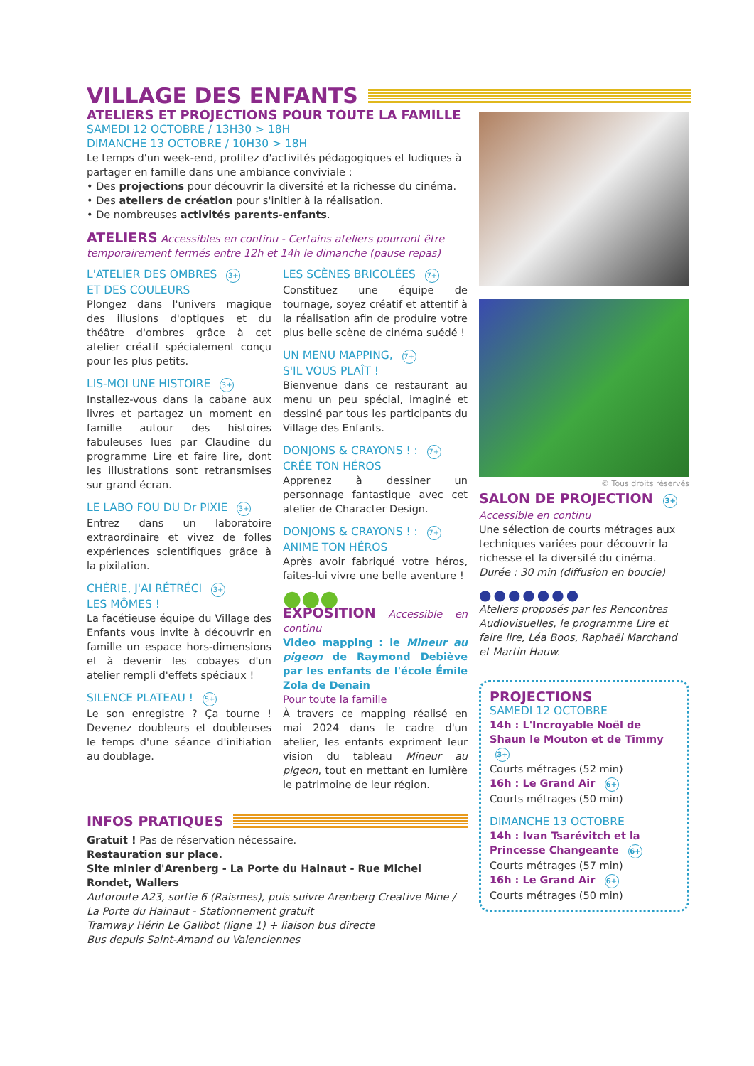VILLAGE DES ENFANTS
ATELIERS ET PROJECTIONS POUR TOUTE LA FAMILLE
SAMEDI 12 OCTOBRE / 13H30 > 18H
DIMANCHE 13 OCTOBRE / 10H30 > 18H
Le temps d'un week-end, profitez d'activités pédagogiques et ludiques à partager en famille dans une ambiance conviviale :
• Des projections pour découvrir la diversité et la richesse du cinéma.
• Des ateliers de création pour s'initier à la réalisation.
• De nombreuses activités parents-enfants.
ATELIERS Accessibles en continu - Certains ateliers pourront être temporairement fermés entre 12h et 14h le dimanche (pause repas)
L'ATELIER DES OMBRES 3+
ET DES COULEURS
Plongez dans l'univers magique des illusions d'optiques et du théâtre d'ombres grâce à cet atelier créatif spécialement conçu pour les plus petits.
LIS-MOI UNE HISTOIRE 3+
Installez-vous dans la cabane aux livres et partagez un moment en famille autour des histoires fabuleuses lues par Claudine du programme Lire et faire lire, dont les illustrations sont retransmises sur grand écran.
LE LABO FOU DU Dr PIXIE 3+
Entrez dans un laboratoire extraordinaire et vivez de folles expériences scientifiques grâce à la pixilation.
CHÉRIE, J'AI RÉTRÉCI 3+
LES MÔMES !
La facétieuse équipe du Village des Enfants vous invite à découvrir en famille un espace hors-dimensions et à devenir les cobayes d'un atelier rempli d'effets spéciaux !
SILENCE PLATEAU ! 5+
Le son enregistre ? Ça tourne ! Devenez doubleurs et doubleuses le temps d'une séance d'initiation au doublage.
LES SCÈNES BRICOLÉES 7+
Constituez une équipe de tournage, soyez créatif et attentif à la réalisation afin de produire votre plus belle scène de cinéma suédé !
UN MENU MAPPING, 7+
S'IL VOUS PLAÎT !
Bienvenue dans ce restaurant au menu un peu spécial, imaginé et dessiné par tous les participants du Village des Enfants.
DONJONS & CRAYONS ! : 7+
CRÉE TON HÉROS
Apprenez à dessiner un personnage fantastique avec cet atelier de Character Design.
DONJONS & CRAYONS ! : 7+
ANIME TON HÉROS
Après avoir fabriqué votre héros, faites-lui vivre une belle aventure !
●●●
EXPOSITION Accessible en continu
Video mapping : le Mineur au pigeon de Raymond Debiève par les enfants de l'école Émile Zola de Denain
Pour toute la famille
À travers ce mapping réalisé en mai 2024 dans le cadre d'un atelier, les enfants expriment leur vision du tableau Mineur au pigeon, tout en mettant en lumière le patrimoine de leur région.
INFOS PRATIQUES
Gratuit ! Pas de réservation nécessaire.
Restauration sur place.
Site minier d'Arenberg - La Porte du Hainaut - Rue Michel Rondet, Wallers
Autoroute A23, sortie 6 (Raismes), puis suivre Arenberg Creative Mine / La Porte du Hainaut - Stationnement gratuit
Tramway Hérin Le Galibot (ligne 1) + liaison bus directe
Bus depuis Saint-Amand ou Valenciennes
© Tous droits réservés
SALON DE PROJECTION 3+
Accessible en continu
Une sélection de courts métrages aux techniques variées pour découvrir la richesse et la diversité du cinéma.
Durée : 30 min (diffusion en boucle)
●●●●●●●
Ateliers proposés par les Rencontres Audiovisuelles, le programme Lire et faire lire, Léa Boos, Raphaël Marchand et Martin Hauw.
PROJECTIONS
SAMEDI 12 OCTOBRE
14h : L'Incroyable Noël de Shaun le Mouton et de Timmy 3+
Courts métrages (52 min)
16h : Le Grand Air 6+
Courts métrages (50 min)
DIMANCHE 13 OCTOBRE
14h : Ivan Tsarévitch et la Princesse Changeante 6+
Courts métrages (57 min)
16h : Le Grand Air 6+
Courts métrages (50 min)